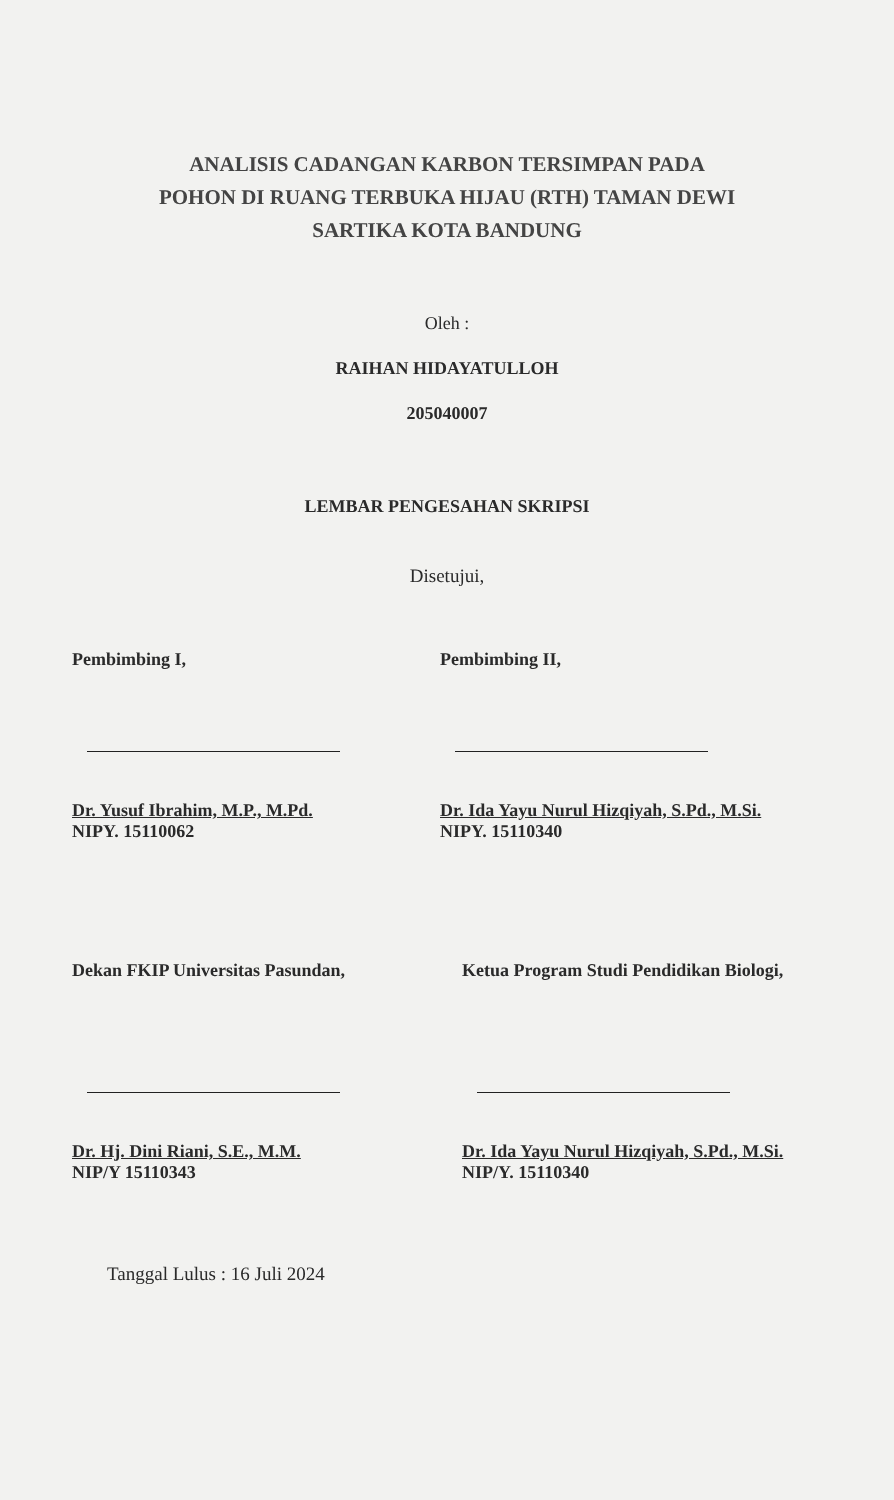ANALISIS CADANGAN KARBON TERSIMPAN PADA
POHON DI RUANG TERBUKA HIJAU (RTH) TAMAN DEWI
SARTIKA KOTA BANDUNG
Oleh :
RAIHAN HIDAYATULLOH
205040007
LEMBAR PENGESAHAN SKRIPSI
Disetujui,
Pembimbing I,
Dr. Yusuf Ibrahim, M.P., M.Pd.
NIPY. 15110062
Pembimbing II,
Dr. Ida Yayu Nurul Hizqiyah, S.Pd., M.Si.
NIPY. 15110340
Dekan FKIP Universitas Pasundan,
Dr. Hj. Dini Riani, S.E., M.M.
NIP/Y 15110343
Ketua Program Studi Pendidikan Biologi,
Dr. Ida Yayu Nurul Hizqiyah, S.Pd., M.Si.
NIP/Y. 15110340
Tanggal Lulus : 16 Juli 2024